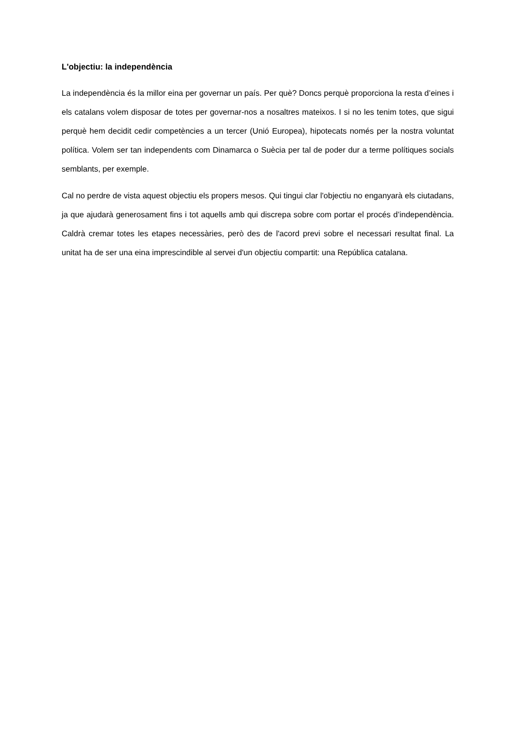L'objectiu: la independència
La independència és la millor eina per governar un país. Per què? Doncs perquè proporciona la resta d’eines i els catalans volem disposar de totes per governar-nos a nosaltres mateixos. I si no les tenim totes, que sigui perquè hem decidit cedir competències a un tercer (Unió Europea), hipotecats només per la nostra voluntat política. Volem ser tan independents com Dinamarca o Suècia per tal de poder dur a terme polítiques socials semblants, per exemple.
Cal no perdre de vista aquest objectiu els propers mesos. Qui tingui clar l'objectiu no enganyarà els ciutadans, ja que ajudarà generosament fins i tot aquells amb qui discrepa sobre com portar el procés d’independència. Caldrà cremar totes les etapes necessàries, però des de l'acord previ sobre el necessari resultat final. La unitat ha de ser una eina imprescindible al servei d'un objectiu compartit: una República catalana.